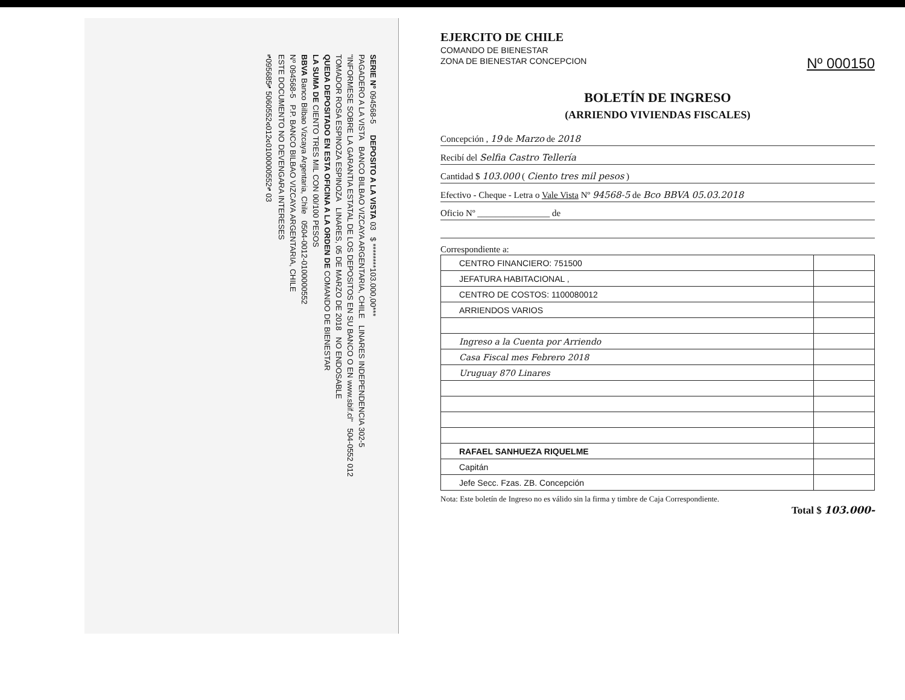SERIE Nº 094568-5 DEPOSITO A LA VISTA 03 $ ********103.000,00***
PAGADERO A LA VISTA BANCO BILBAO VIZCAYA ARGENTARIA, CHILE LINARES INDEPENDENCIA 302-5
"INFORMESE SOBRE LA GARANTIA ESTATAL DE LOS DEPOSITOS EN SU BANCO O EN www.sbif.cl" 504-0552 012
TOMADOR ROSA ESPINOZA ESPINOZA LINARES, 05 DE MARZO DE 2018 NO ENDOSABLE
QUEDA DEPOSITADO EN ESTA OFICINA A LA ORDEN DE COMANDO DE BIENESTAR
LA SUMA DE CIENTO TRES MIL CON 00/100 PESOS
BBVA Banco Bilbao Vizcaya Argentaria, Chile 0504-0012-0100000552
Nº 094568-5 P.P. BANCO BILBAO VIZCAYA ARGENTARIA, CHILE
ESTE DOCUMENTO NO DEVENGARA INTERESES
⑈095685⑈ 5060552⑆012⑆0100000552⑈ 03
EJERCITO DE CHILE
COMANDO DE BIENESTAR
ZONA DE BIENESTAR CONCEPCION
Nº 000150
BOLETÍN DE INGRESO
(ARRIENDO VIVIENDAS FISCALES)
Concepción , 19 de Marzo de 2018
Recibí del Selfia Castro Tellería
Cantidad $ 103.000 ( Ciento tres mil pesos )
Efectivo - Cheque - Letra o Vale Vista Nº 94568-5 de Bco BBVA 05.03.2018
Oficio Nº ________________ de
Correspondiente a:
| CENTRO FINANCIERO: 751500 | |
| JEFATURA HABITACIONAL , | |
| CENTRO DE COSTOS: 1100080012 | |
| ARRIENDOS VARIOS | |
| Ingreso a la Cuenta por Arriendo | |
| Casa Fiscal mes Febrero 2018 | |
| Uruguay 870 Linares | |
| RAFAEL SANHUEZA RIQUELME | |
| Capitán | |
| Jefe Secc. Fzas. ZB. Concepción | |
Nota: Este boletín de Ingreso no es válido sin la firma y timbre de Caja Correspondiente.
Total $ 103.000-